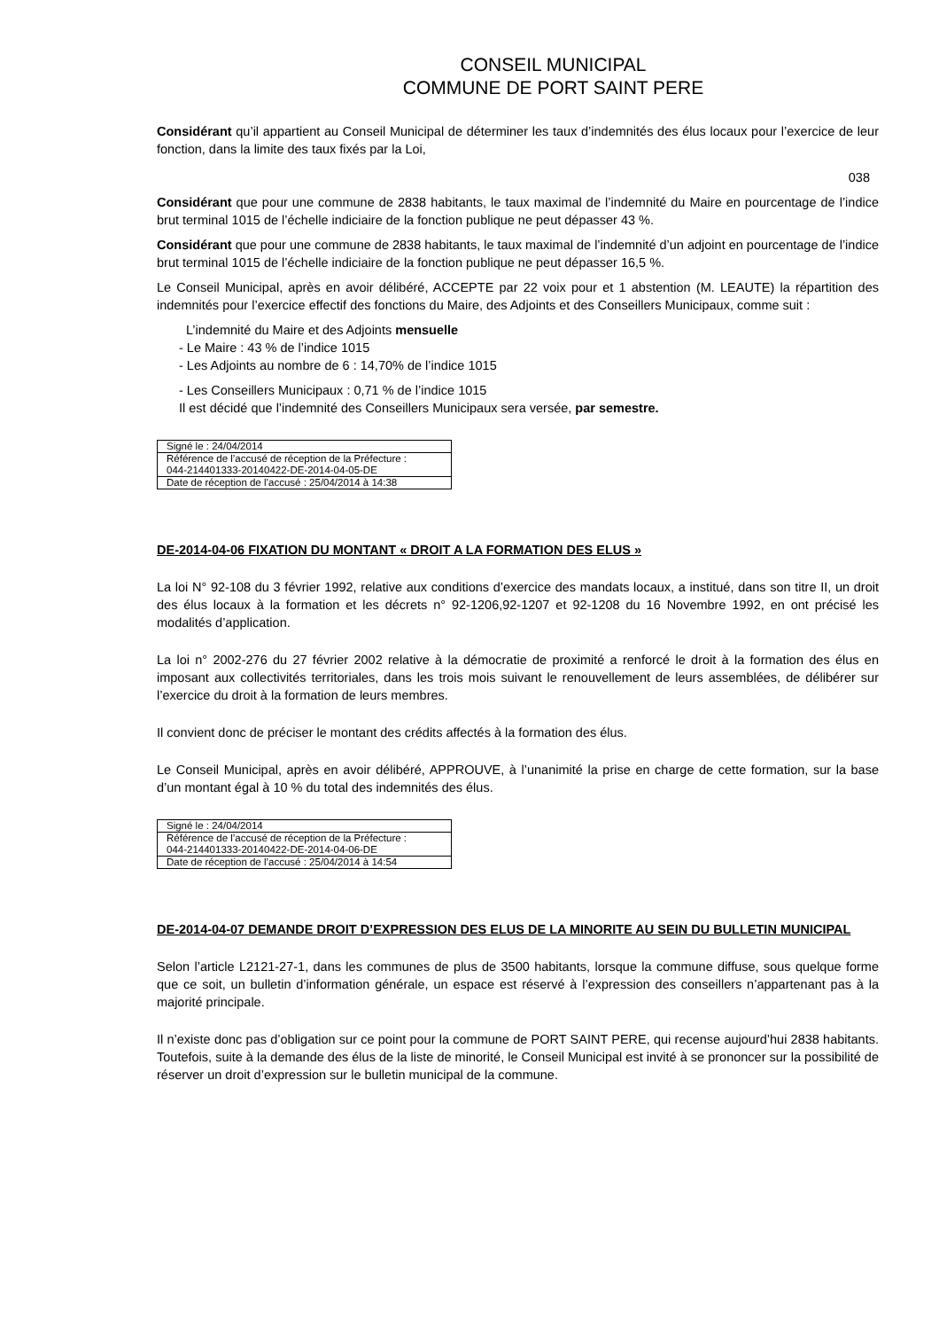CONSEIL MUNICIPAL
COMMUNE DE PORT SAINT PERE
Considérant qu’il appartient au Conseil Municipal de déterminer les taux d’indemnités des élus locaux pour l’exercice de leur fonction, dans la limite des taux fixés par la Loi,
038
Considérant que pour une commune de 2838 habitants, le taux maximal de l’indemnité du Maire en pourcentage de l’indice brut terminal 1015 de l’échelle indiciaire de la fonction publique ne peut dépasser 43 %.
Considérant que pour une commune de 2838 habitants, le taux maximal de l’indemnité d’un adjoint en pourcentage de l’indice brut terminal 1015 de l’échelle indiciaire de la fonction publique ne peut dépasser 16,5 %.
Le Conseil Municipal, après en avoir délibéré, ACCEPTE par 22 voix pour et 1 abstention (M. LEAUTE) la répartition des indemnités pour l’exercice effectif des fonctions du Maire, des Adjoints et des Conseillers Municipaux, comme suit :
L’indemnité du Maire et des Adjoints mensuelle
- Le Maire : 43 % de l’indice 1015
- Les Adjoints au nombre de 6 : 14,70% de l’indice 1015
- Les Conseillers Municipaux : 0,71 % de l’indice 1015
Il est décidé que l’indemnité des Conseillers Municipaux sera versée, par semestre.
| Signé le : 24/04/2014 |
| Référence de l’accusé de réception de la Préfecture : 044-214401333-20140422-DE-2014-04-05-DE |
| Date de réception de l’accusé : 25/04/2014 à 14:38 |
DE-2014-04-06 FIXATION DU MONTANT « DROIT A LA FORMATION DES ELUS »
La loi N° 92-108 du 3 février 1992, relative aux conditions d’exercice des mandats locaux, a institué, dans son titre II, un droit des élus locaux à la formation et les décrets n° 92-1206,92-1207 et 92-1208 du 16 Novembre 1992, en ont précisé les modalités d’application.
La loi n° 2002-276 du 27 février 2002 relative à la démocratie de proximité a renforcé le droit à la formation des élus en imposant aux collectivités territoriales, dans les trois mois suivant le renouvellement de leurs assemblées, de délibérer sur l’exercice du droit à la formation de leurs membres.
Il convient donc de préciser le montant des crédits affectés à la formation des élus.
Le Conseil Municipal, après en avoir délibéré, APPROUVE, à l’unanimité la prise en charge de cette formation, sur la base d’un montant égal à 10 % du total des indemnités des élus.
| Signé le : 24/04/2014 |
| Référence de l’accusé de réception de la Préfecture : 044-214401333-20140422-DE-2014-04-06-DE |
| Date de réception de l’accusé : 25/04/2014 à 14:54 |
DE-2014-04-07 DEMANDE DROIT D’EXPRESSION DES ELUS DE LA MINORITE AU SEIN DU BULLETIN MUNICIPAL
Selon l’article L2121-27-1, dans les communes de plus de 3500 habitants, lorsque la commune diffuse, sous quelque forme que ce soit, un bulletin d’information générale, un espace est réservé à l’expression des conseillers n’appartenant pas à la majorité principale.
Il n’existe donc pas d’obligation sur ce point pour la commune de PORT SAINT PERE, qui recense aujourd’hui 2838 habitants. Toutefois, suite à la demande des élus de la liste de minorité, le Conseil Municipal est invité à se prononcer sur la possibilité de réserver un droit d’expression sur le bulletin municipal de la commune.